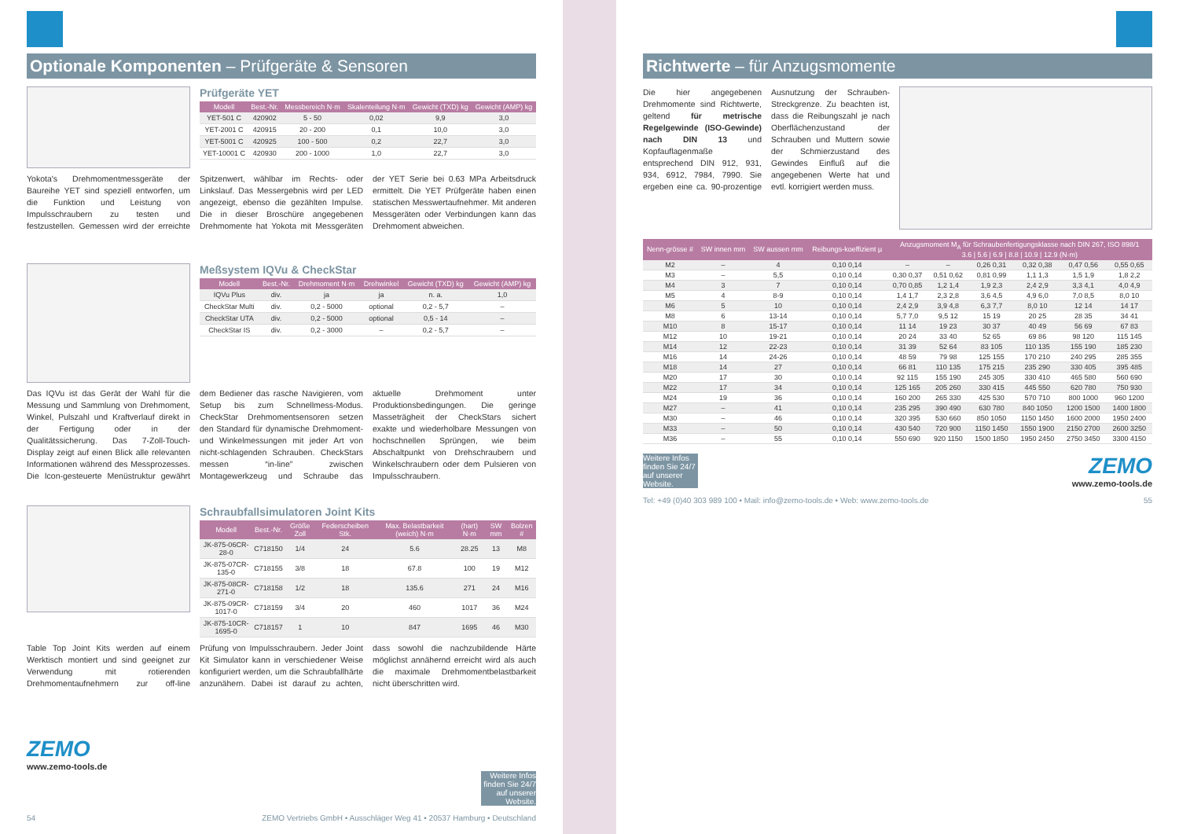Optionale Komponenten – Prüfgeräte & Sensoren
Prüfgeräte YET
| Modell | Best.-Nr. | Messbereich N·m | Skalenteilung N·m | Gewicht (TXD) kg | Gewicht (AMP) kg |
| --- | --- | --- | --- | --- | --- |
| YET-501 C | 420902 | 5 - 50 | 0,02 | 9,9 | 3,0 |
| YET-2001 C | 420915 | 20 - 200 | 0,1 | 10,0 | 3,0 |
| YET-5001 C | 420925 | 100 - 500 | 0,2 | 22,7 | 3,0 |
| YET-10001 C | 420930 | 200 - 1000 | 1,0 | 22,7 | 3,0 |
Yokota's Drehmomentmessgeräte der Baureihe YET sind speziell entworfen, um die Funktion und Leistung von Impulsschraubern zu testen und festzustellen. Gemessen wird der erreichte Spitzenwert, wählbar im Rechts- oder Linkslauf. Das Messergebnis wird per LED angezeigt, ebenso die gezählten Impulse. Die in dieser Broschüre angegebenen Drehmomente hat Yokota mit Messgeräten der YET Serie bei 0.63 MPa Arbeitsdruck ermittelt. Die YET Prüfgeräte haben einen statischen Messwertaufnehmer. Mit anderen Messgeräten oder Verbindungen kann das Drehmoment abweichen.
Meßsystem IQVu & CheckStar
| Modell | Best.-Nr. | Drehmoment N·m | Drehwinkel | Gewicht (TXD) kg | Gewicht (AMP) kg |
| --- | --- | --- | --- | --- | --- |
| IQVu Plus | div. | ja | ja | n. a. | 1,0 |
| CheckStar Multi | div. | 0,2 - 5000 | optional | 0,2 - 5,7 | – |
| CheckStar UTA | div. | 0,2 - 5000 | optional | 0,5 - 14 | – |
| CheckStar IS | div. | 0,2 - 3000 | – | 0,2 - 5,7 | – |
Das IQVu ist das Gerät der Wahl für die Messung und Sammlung von Drehmoment, Winkel, Pulszahl und Kraftverlauf direkt in der Fertigung oder in der Qualitätssicherung. Das 7-Zoll-Touch-Display zeigt auf einen Blick alle relevanten Informationen während des Messprozesses. Die Icon-gesteuerte Menüstruktur gewährt dem Bediener das rasche Navigieren, vom Setup bis zum Schnellmess-Modus. CheckStar Drehmomentsensoren setzen den Standard für dynamische Drehmoment- und Winkelmessungen mit jeder Art von nicht-schlagenden Schrauben. CheckStars messen “in-line” zwischen Montagewerkzeug und Schraube das aktuelle Drehmoment unter Produktionsbedingungen. Die geringe Masseträgheit der CheckStars sichert exakte und wiederholbare Messungen von hochschnellen Sprüngen, wie beim Abschaltpunkt von Drehschraubern und Winkelschraubern oder dem Pulsieren von Impulsschraubern.
Schraubfallsimulatoren Joint Kits
| Modell | Best.-Nr. | Größe Zoll | Federscheiben Stk. | Max. Belastbarkeit (weich) N·m | (hart) N·m | SW mm | Bolzen # |
| --- | --- | --- | --- | --- | --- | --- | --- |
| JK-875-06CR-28-0 | C718150 | 1/4 | 24 | 5.6 | 28.25 | 13 | M8 |
| JK-875-07CR-135-0 | C718155 | 3/8 | 18 | 67.8 | 100 | 19 | M12 |
| JK-875-08CR-271-0 | C718158 | 1/2 | 18 | 135.6 | 271 | 24 | M16 |
| JK-875-09CR-1017-0 | C718159 | 3/4 | 20 | 460 | 1017 | 36 | M24 |
| JK-875-10CR-1695-0 | C718157 | 1 | 10 | 847 | 1695 | 46 | M30 |
Table Top Joint Kits werden auf einem Werktisch montiert und sind geeignet zur Verwendung mit rotierenden Drehmomentaufnehmern zur off-line Prüfung von Impulsschraubern. Jeder Joint Kit Simulator kann in verschiedener Weise konfiguriert werden, um die Schraubfallhärte anzunähern. Dabei ist darauf zu achten, dass sowohl die nachzubildende Härte möglichst annähernd erreicht wird als auch die maximale Drehmomentbelastbarkeit nicht überschritten wird.
ZEMO
www.zemo-tools.de
Weitere Infos finden Sie 24/7 auf unserer Website.
54 ZEMO Vertriebs GmbH • Ausschläger Weg 41 • 20537 Hamburg • Deutschland
Richtwerte – für Anzugsmomente
Die hier angegebenen Drehmomente sind Richtwerte, geltend für metrische Regelgewinde (ISO-Gewinde) nach DIN 13 und Kopfauflagenmaße entsprechend DIN 912, 931, 934, 6912, 7984, 7990. Sie ergeben eine ca. 90-prozentige Ausnutzung der Schrauben-Streckgrenze. Zu beachten ist, dass die Reibungszahl je nach Oberflächenzustand der Schrauben und Muttern sowie der Schmierzustand des Gewindes Einfluß auf die angegebenen Werte hat und evtl. korrigiert werden muss.
| Nenn-grösse # | SW innen mm | SW aussen mm | Reibungs-koeffizient µ | Anzugsmoment M<sub>A</sub> für Schraubenfertigungsklasse nach DIN 267, ISO 898/1 3.6 / 5.6 / 6.9 / 8.8 / 10.9 / 12.9 (N·m) | | | | | |
| --- | --- | --- | --- | --- | --- | --- | --- | --- | --- |
| M2 | – | 4 | 0,10 0,14 | – | – | 0,26 0,31 | 0,32 0,38 | 0,47 0,56 | 0,55 0,65 |
| M3 | – | 5,5 | 0,10 0,14 | 0,30 0,37 | 0,51 0,62 | 0,81 0,99 | 1,1 1,3 | 1,5 1,9 | 1,8 2,2 |
| M4 | 3 | 7 | 0,10 0,14 | 0,70 0,85 | 1,2 1,4 | 1,9 2,3 | 2,4 2,9 | 3,3 4,1 | 4,0 4,9 |
| M5 | 4 | 8-9 | 0,10 0,14 | 1,4 1,7 | 2,3 2,8 | 3,6 4,5 | 4,9 6,0 | 7,0 8,5 | 8,0 10 |
| M6 | 5 | 10 | 0,10 0,14 | 2,4 2,9 | 3,9 4,8 | 6,3 7,7 | 8,0 10 | 12 14 | 14 17 |
| M8 | 6 | 13-14 | 0,10 0,14 | 5,7 7,0 | 9,5 12 | 15 19 | 20 25 | 28 35 | 34 41 |
| M10 | 8 | 15-17 | 0,10 0,14 | 11 14 | 19 23 | 30 37 | 40 49 | 56 69 | 67 83 |
| M12 | 10 | 19-21 | 0,10 0,14 | 20 24 | 33 40 | 52 65 | 69 86 | 98 120 | 115 145 |
| M14 | 12 | 22-23 | 0,10 0,14 | 31 39 | 52 64 | 83 105 | 110 135 | 155 190 | 185 230 |
| M16 | 14 | 24-26 | 0,10 0,14 | 48 59 | 79 98 | 125 155 | 170 210 | 240 295 | 285 355 |
| M18 | 14 | 27 | 0,10 0,14 | 66 81 | 110 135 | 175 215 | 235 290 | 330 405 | 395 485 |
| M20 | 17 | 30 | 0,10 0,14 | 92 115 | 155 190 | 245 305 | 330 410 | 465 580 | 560 690 |
| M22 | 17 | 34 | 0,10 0,14 | 125 165 | 205 260 | 330 415 | 445 550 | 620 780 | 750 930 |
| M24 | 19 | 36 | 0,10 0,14 | 160 200 | 265 330 | 425 530 | 570 710 | 800 1000 | 960 1200 |
| M27 | – | 41 | 0,10 0,14 | 235 295 | 390 490 | 630 780 | 840 1050 | 1200 1500 | 1400 1800 |
| M30 | – | 46 | 0,10 0,14 | 320 395 | 530 660 | 850 1050 | 1150 1450 | 1600 2000 | 1950 2400 |
| M33 | – | 50 | 0,10 0,14 | 430 540 | 720 900 | 1150 1450 | 1550 1900 | 2150 2700 | 2600 3250 |
| M36 | – | 55 | 0,10 0,14 | 550 690 | 920 1150 | 1500 1850 | 1950 2450 | 2750 3450 | 3300 4150 |
Weitere Infos finden Sie 24/7 auf unserer Website.
ZEMO
www.zemo-tools.de
Tel: +49 (0)40 303 989 100 • Mail: info@zemo-tools.de • Web: www.zemo-tools.de 55